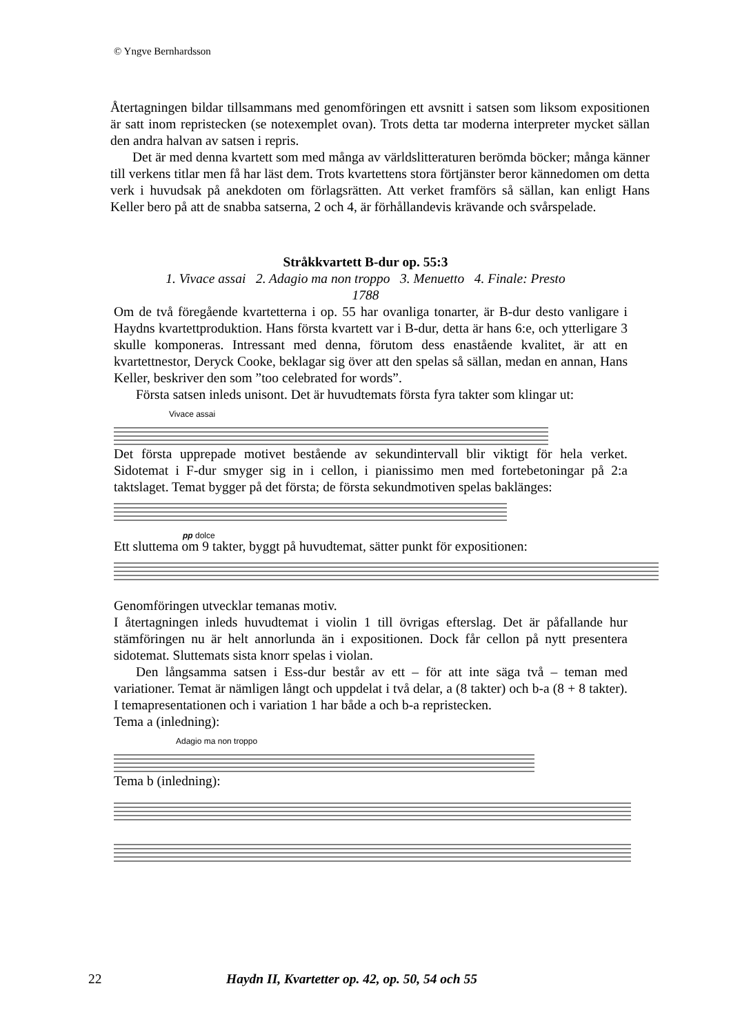© Yngve Bernhardsson
Återtagningen bildar tillsammans med genomföringen ett avsnitt i satsen som liksom expositionen är satt inom repristecken (se notexemplet ovan). Trots detta tar moderna interpreter mycket sällan den andra halvan av satsen i repris.
Det är med denna kvartett som med många av världslitteraturen berömda böcker; många känner till verkens titlar men få har läst dem. Trots kvartettens stora förtjänster beror kännedomen om detta verk i huvudsak på anekdoten om förlagsrätten. Att verket framförs så sällan, kan enligt Hans Keller bero på att de snabba satserna, 2 och 4, är förhållandevis krävande och svårspelade.
Stråkkvartett B-dur op. 55:3
1. Vivace assai 2. Adagio ma non troppo 3. Menuetto 4. Finale: Presto
1788
Om de två föregående kvartetterna i op. 55 har ovanliga tonarter, är B-dur desto vanligare i Haydns kvartettproduktion. Hans första kvartett var i B-dur, detta är hans 6:e, och ytterligare 3 skulle komponeras. Intressant med denna, förutom dess enastående kvalitet, är att en kvartettnestor, Deryck Cooke, beklagar sig över att den spelas så sällan, medan en annan, Hans Keller, beskriver den som ”too celebrated for words”.
Första satsen inleds unisont. Det är huvudtemats första fyra takter som klingar ut:
Vivace assai
Det första upprepade motivet bestående av sekundintervall blir viktigt för hela verket. Sidotemat i F-dur smyger sig in i cellon, i pianissimo men med fortebetoningar på 2:a taktslaget. Temat bygger på det första; de första sekundmotiven spelas baklänges:
pp dolce
Ett sluttema om 9 takter, byggt på huvudtemat, sätter punkt för expositionen:
Genomföringen utvecklar temanas motiv.
I återtagningen inleds huvudtemat i violin 1 till övrigas efterslag. Det är påfallande hur stämföringen nu är helt annorlunda än i expositionen. Dock får cellon på nytt presentera sidotemat. Sluttemats sista knorr spelas i violan.
Den långsamma satsen i Ess-dur består av ett – för att inte säga två – teman med variationer. Temat är nämligen långt och uppdelat i två delar, a (8 takter) och b-a (8 + 8 takter). I temapresentationen och i variation 1 har både a och b-a repristecken.
Tema a (inledning):
Adagio ma non troppo
Tema b (inledning):
22 Haydn II, Kvartetter op. 42, op. 50, 54 och 55